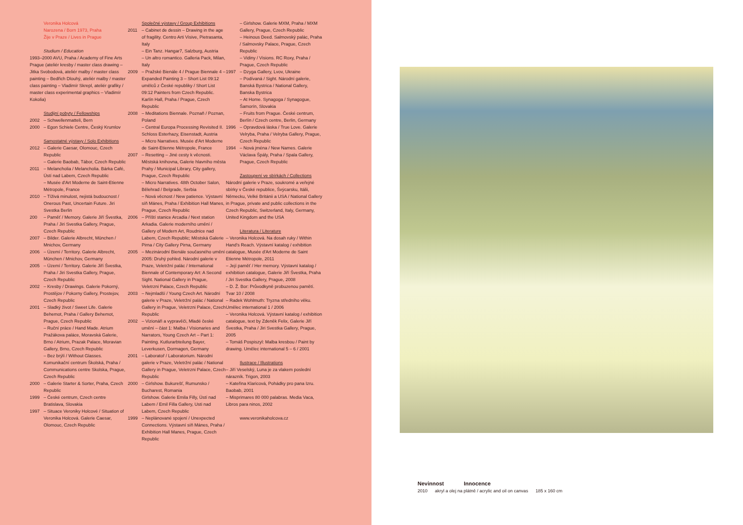Veronika Holcová
Narozena / Born 1973, Praha
Žije v Praze / Lives in Prague
Studium / Education
1993–2000 AVU, Praha / Academy of Fine Arts Prague (ateliér kresby / master class drawing – Jitka Svobodová, ateliér malby / master class painting – Bedřich Dlouhý, ateliér malby / master class painting – Vladimír Skrepl, ateliér grafiky / master class experimental graphics – Vladimír Kokolia)
Studijní pobyty / Fellowships
2002 – Schwellenmatteli, Bern
2000 – Egon Schiele Centre, Český Krumlov
Samostatné výstavy / Solo Exhibitions
2012 – Galerie Caesar, Olomouc, Czech Republic
– Galerie Baobab, Tábor, Czech Republic
2011 – Melancholia / Melancholia. Bárka Café, Ústí nad Labem, Czech Republic
– Musée d'Art Moderne de Saint-Etienne Métropole, France
2010 – Tíživá minulost, nejistá budoucnost / Onerous Past, Uncertain Future. Jiri Svestka Berlin
200 – Paměť / Memory. Galerie Jiří Švestka, Praha / Jiri Svestka Gallery, Prague, Czech Republic
2007 – Bilder. Galerie Albrecht, München / Mnichov, Germany
2006 – Území / Territory. Galerie Albrecht, München / Mnichov, Germany
2005 – Území / Territory. Galerie Jiří Švestka, Praha / Jiri Svestka Gallery, Prague, Czech Republic
2002 – Kresby / Drawings. Galerie Pokorný, Prostějov / Pokorny Gallery, Prostejov, Czech Republic
2001 – Sladký život / Sweet Life. Galerie Behemot, Praha / Gallery Behemot, Prague, Czech Republic
– Ruční práce / Hand Made. Atrium Pražákova paláce, Moravská Galerie, Brno / Atrium, Prazak Palace, Moravian Gallery, Brno, Czech Republic
– Bez brýlí / Without Glasses. Komunikační centrum Školská, Praha / Communications centre Skolska, Prague, Czech Republic
2000 – Galerie Starter & Sorter, Praha, Czech Republic
1999 – České centrum, Czech centre Bratislava, Slovakia
1997 – Situace Veroniky Holcové / Situation of Veronika Holcová. Galerie Caesar, Olomouc, Czech Republic
Společné výstavy / Group Exhibitions
2011 – Cabinet de dessin – Drawing in the age of fragility. Centro Arti Visive, Pietrasanta, Italy
– Ein Tanz. Hangar7, Salzburg, Austria
– Un altro romantico. Galleria Pack, Milan, Italy
2009 – Pražské Bienále 4 / Prague Biennale 4 – Expanded Painting 3 – Short List 09:12 umělců z České republiky / Short List 09:12 Painters from Czech Republic. Karlín Hall, Praha / Prague, Czech Republic
2008 – Meditations Biennale. Poznaň / Poznan, Poland
– Central Europa Processing Revisited II. Schloss Esterhazy, Eisenstadt, Austria
– Micro Narratives. Musée d'Art Moderne de Saint-Etienne Métropole, France
2007 – Resetting – Jiné cesty k věcnosti. Městská knihovna, Galerie hlavního města Prahy / Municipal Library, City gallery, Prague, Czech Republic
– Micro Narratives. 48th October Salon, Bělehrad / Belgrade, Serbia
– Nová věcnost / New patience. Výstavní síň Mánes, Praha / Exhibition Hall Manes, Prague, Czech Republic
2006 – Příští stanice Arcadia / Next station Arkadia. Galerie moderního umění / Gallery of Modern Art, Roudnice nad Labem, Czech Republic; Městská Galerie Pirna / City Gallery Pirna, Germany
2005 – Mezinárodní Bienále současného umění 2005: Druhý pohled. Národní galerie v Praze, Veletržní palác / International Biennale of Contemporary Art: A Second Sight. National Gallery in Prague, Veletrzni Palace, Czech Republic
2003 – Nejmladší / Young Czech Art. Národní galerie v Praze, Veletržní palác / National Gallery in Prague, Veletrzni Palace, Czech Republic
2002 – Vizionáři a vypravěči, Mladé české umění – část 1: Malba / Visionaries and Narrators, Young Czech Art – Part 1: Painting. Kutlurarbteilung Bayer, Leverkusen, Dormagen, Germany
2001 – Laboratoř / Laboratorium. Národní galerie v Praze, Veletržní palác / National Gallery in Prague, Veletrzni Palace, Czech Republic
2000 – Girlshow. Bukurešť, Rumunsko / Bucharest, Romania
Girlshow. Galerie Emila Filly, Ústí nad Labem / Emil Filla Gallery, Usti nad Labem, Czech Republic
1999 – Neplánované spojení / Unexpected Connections. Výstavní síň Mánes, Praha / Exhibition Hall Manes, Prague, Czech Republic
– Girlshow. Galerie MXM, Praha / MXM Gallery, Prague, Czech Republic
– Heinous Deed. Salmovský palác, Praha / Salmovsky Palace, Prague, Czech Republic
– Vidiny / Visions. RC Roxy, Praha / Prague, Czech Republic
1997 – Dzyga Gallery, Lvov, Ukraine
– Podívaná / Sight. Národní galerie, Banská Bystrica / National Gallery, Banska Bystrica
– At Home. Synagoga / Synagogue, Šamorín, Slovakia
– Fruits from Prague. České centrum, Berlín / Czech centre, Berlin, Germany
1996 – Opravdová láska / True Love. Galerie Velryba, Praha / Velryba Gallery, Prague, Czech Republic
1994 – Nová jména / New Names. Galerie Václava Špály, Praha / Spala Gallery, Prague, Czech Republic
Zastoupení ve sbírkách / Collections
Národní galerie v Praze, soukromé a veřejné sbírky v České republice, Švýcarsku, Itálii, Německu, Velké Británii a USA / National Gallery in Prague, private and public collections in the Czech Republic, Switzerland, Italy, Germany, United Kingdom and the USA
Literatura / Literature
– Veronika Holcová. Na dosah ruky / Within Hand's Reach. Výstavní katalog / exhibition catalogue, Musée d'Art Moderne de Saint Etienne Métropole, 2011
– Její paměť / Her memory. Výstavní katalog / exhibition catalogue, Galerie Jiří Švestka, Praha / Jiri Svestka Gallery, Prague, 2008
– D. Ž. Bor: Průvodkyně probuzenou pamětí. Tvar 10 / 2008
– Radek Wohlmuth: Tryzna středního věku. Umělec international 1 / 2006
– Veronika Holcová. Výstavní katalog / exhibition catalogue, text by Zdeněk Felix, Galerie Jiří Švestka, Praha / Jiri Svestka Gallery, Prague, 2005
– Tomáš Pospiszyl: Malba kresbou / Paint by drawing. Umělec international 5 – 6 / 2001
Ilustrace / Illustrations
– Jiří Veselský, Luna je za vlakem poslední nárazník. Trigon, 2003
– Kateřina Klaricová, Pohádky pro pana Izru. Baobab, 2001
– Misprimares 80 000 palabras. Media Vaca, Libros para ninos, 2002
www.veronikaholcova.cz
Nevinnost Innocence
2010 akryl a olej na plátně / acrylic and oil on canvas 185 x 160 cm